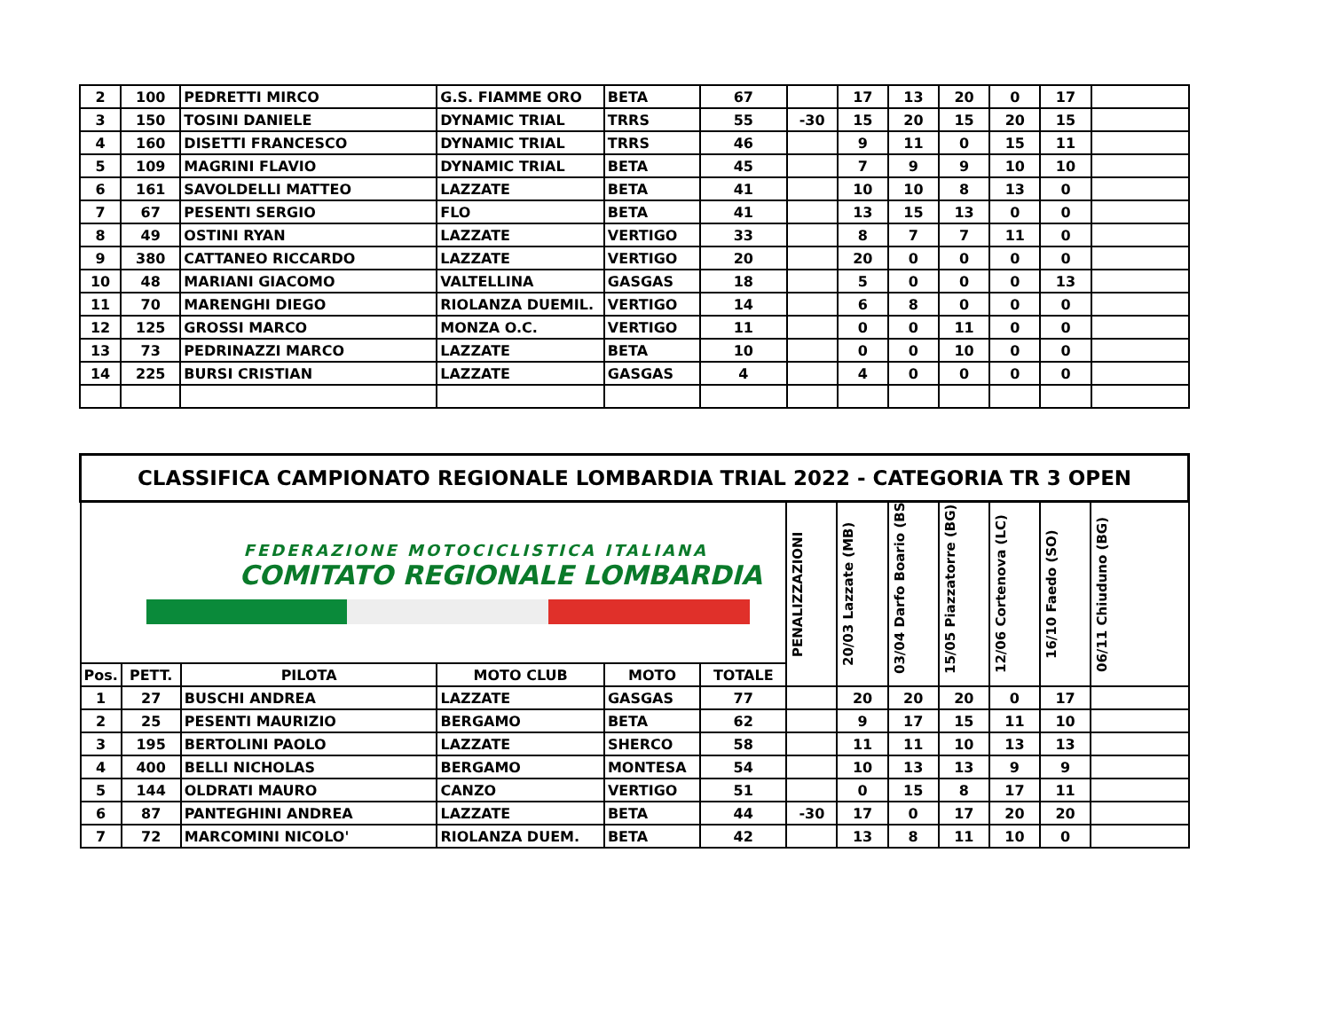| 2 | 100 | PEDRETTI MIRCO | G.S. FIAMME ORO | BETA | 67 | | 17 | 13 | 20 | 0 | 17 | |
| 3 | 150 | TOSINI DANIELE | DYNAMIC TRIAL | TRRS | 55 | -30 | 15 | 20 | 15 | 20 | 15 | |
| 4 | 160 | DISETTI FRANCESCO | DYNAMIC TRIAL | TRRS | 46 | | 9 | 11 | 0 | 15 | 11 | |
| 5 | 109 | MAGRINI FLAVIO | DYNAMIC TRIAL | BETA | 45 | | 7 | 9 | 9 | 10 | 10 | |
| 6 | 161 | SAVOLDELLI MATTEO | LAZZATE | BETA | 41 | | 10 | 10 | 8 | 13 | 0 | |
| 7 | 67 | PESENTI SERGIO | FLO | BETA | 41 | | 13 | 15 | 13 | 0 | 0 | |
| 8 | 49 | OSTINI RYAN | LAZZATE | VERTIGO | 33 | | 8 | 7 | 7 | 11 | 0 | |
| 9 | 380 | CATTANEO RICCARDO | LAZZATE | VERTIGO | 20 | | 20 | 0 | 0 | 0 | 0 | |
| 10 | 48 | MARIANI GIACOMO | VALTELLINA | GASGAS | 18 | | 5 | 0 | 0 | 0 | 13 | |
| 11 | 70 | MARENGHI DIEGO | RIOLANZA DUEMIL. | VERTIGO | 14 | | 6 | 8 | 0 | 0 | 0 | |
| 12 | 125 | GROSSI MARCO | MONZA O.C. | VERTIGO | 11 | | 0 | 0 | 11 | 0 | 0 | |
| 13 | 73 | PEDRINAZZI MARCO | LAZZATE | BETA | 10 | | 0 | 0 | 10 | 0 | 0 | |
| 14 | 225 | BURSI CRISTIAN | LAZZATE | GASGAS | 4 | | 4 | 0 | 0 | 0 | 0 | |
| CLASSIFICA CAMPIONATO REGIONALE LOMBARDIA TRIAL 2022 - CATEGORIA TR 3 OPEN | | | | | | | | | | | | |
| --- | --- | --- | --- | --- | --- | --- | --- | --- | --- | --- | --- | --- |
| FEDERAZIONE MOTOCICLISTICA ITALIANA COMITATO REGIONALE LOMBARDIA | | | | | | PENALIZZAZIONI | 20/03 Lazzate (MB) | 03/04 Darfo Boario (BS) | 15/05 Piazzatorre (BG) | 12/06 Cortenova (LC) | 16/10 Faedo (SO) | 06/11 Chiuduno (BG) |
| Pos. | PETT. | PILOTA | MOTO CLUB | MOTO | TOTALE | | | | | | | |
| 1 | 27 | BUSCHI ANDREA | LAZZATE | GASGAS | 77 | | 20 | 20 | 20 | 0 | 17 | |
| 2 | 25 | PESENTI MAURIZIO | BERGAMO | BETA | 62 | | 9 | 17 | 15 | 11 | 10 | |
| 3 | 195 | BERTOLINI PAOLO | LAZZATE | SHERCO | 58 | | 11 | 11 | 10 | 13 | 13 | |
| 4 | 400 | BELLI NICHOLAS | BERGAMO | MONTESA | 54 | | 10 | 13 | 13 | 9 | 9 | |
| 5 | 144 | OLDRATI MAURO | CANZO | VERTIGO | 51 | | 0 | 15 | 8 | 17 | 11 | |
| 6 | 87 | PANTEGHINI ANDREA | LAZZATE | BETA | 44 | -30 | 17 | 0 | 17 | 20 | 20 | |
| 7 | 72 | MARCOMINI NICOLO' | RIOLANZA DUEM. | BETA | 42 | | 13 | 8 | 11 | 10 | 0 | |